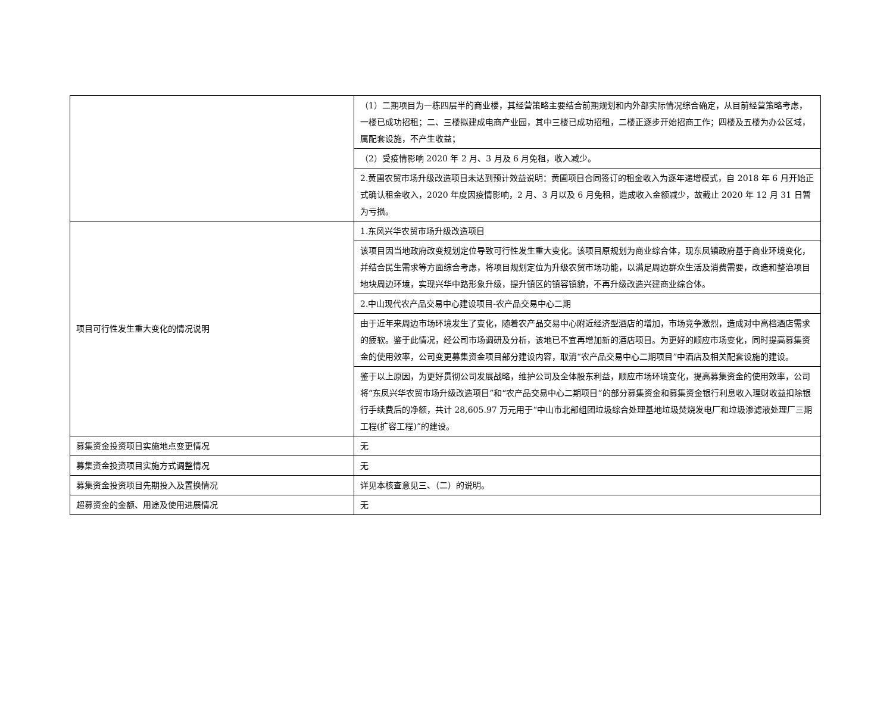| | （1）二期项目为一栋四层半的商业楼，其经营策略主要结合前期规划和内外部实际情况综合确定，从目前经营策略考虑，一楼已成功招租；二、三楼拟建成电商产业园，其中三楼已成功招租，二楼正逐步开始招商工作；四楼及五楼为办公区域，属配套设施，不产生收益； |
| | （2）受疫情影响 2020 年 2 月、3 月及 6 月免租，收入减少。 |
| | 2.黄圃农贸市场升级改造项目未达到预计效益说明：黄圃项目合同签订的租金收入为逐年递增模式，自 2018 年 6 月开始正式确认租金收入，2020 年度因疫情影响，2 月、3 月以及 6 月免租，造成收入金额减少，故截止 2020 年 12 月 31 日暂为亏损。 |
| 项目可行性发生重大变化的情况说明 | 1.东风兴华农贸市场升级改造项目 |
| | 该项目因当地政府改变规划定位导致可行性发生重大变化。该项目原规划为商业综合体，现东凤镇政府基于商业环境变化，并结合民生需求等方面综合考虑，将项目规划定位为升级农贸市场功能，以满足周边群众生活及消费需要，改造和整治项目地块周边环境，实现兴华中路形象升级，提升镇区的镇容镇貌，不再升级改造兴建商业综合体。 |
| | 2.中山现代农产品交易中心建设项目-农产品交易中心二期 |
| | 由于近年来周边市场环境发生了变化，随着农产品交易中心附近经济型酒店的增加，市场竞争激烈，造成对中高档酒店需求的疲软。鉴于此情况，经公司市场调研及分析，该地已不宜再增加新的酒店项目。为更好的顺应市场变化，同时提高募集资金的使用效率，公司变更募集资金项目部分建设内容，取消“农产品交易中心二期项目”中酒店及相关配套设施的建设。 |
| | 鉴于以上原因，为更好贯彻公司发展战略，维护公司及全体股东利益，顺应市场环境变化，提高募集资金的使用效率，公司将“东凤兴华农贸市场升级改造项目”和“农产品交易中心二期项目”的部分募集资金和募集资金银行利息收入理财收益扣除银行手续费后的净额，共计 28,605.97 万元用于“中山市北部组团垃圾综合处理基地垃圾焚烧发电厂和垃圾渗滤液处理厂三期工程(扩容工程)”的建设。 |
| 募集资金投资项目实施地点变更情况 | 无 |
| 募集资金投资项目实施方式调整情况 | 无 |
| 募集资金投资项目先期投入及置换情况 | 详见本核查意见三、（二）的说明。 |
| 超募资金的金额、用途及使用进展情况 | 无 |